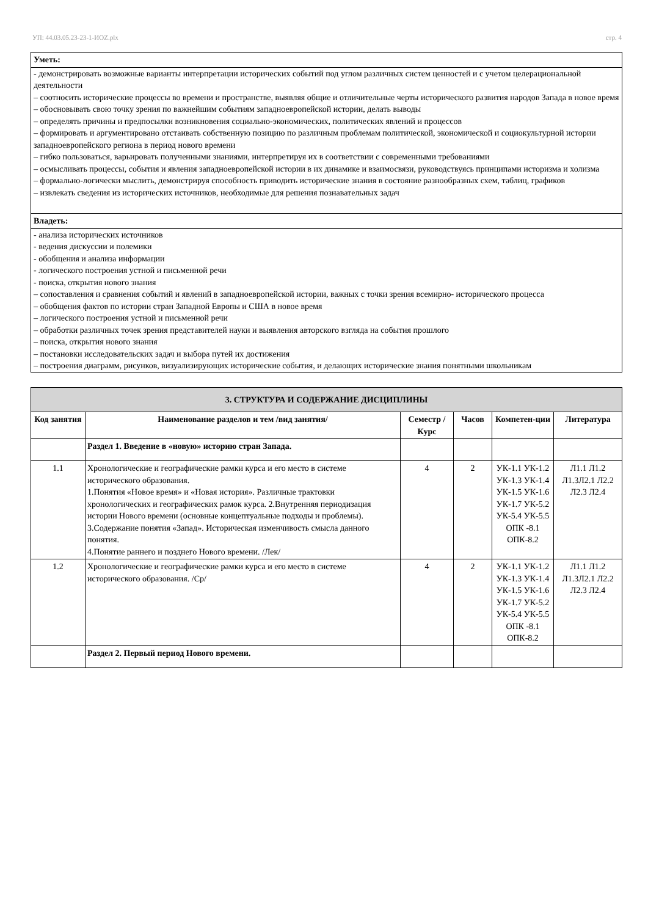УП: 44.03.05.23-23-1-ИОZ.plx стр. 4
Уметь:
- демонстрировать возможные варианты интерпретации исторических событий под углом различных систем ценностей и с учетом целерациональной деятельности
– соотносить исторические процессы во времени и пространстве, выявляя общие и отличительные черты исторического развития народов Запада в новое время
– обосновывать свою точку зрения по важнейшим событиям западноевропейской истории, делать выводы
– определять причины и предпосылки возникновения социально-экономических, политических явлений и процессов
– формировать и аргументировано отстаивать собственную позицию по различным проблемам политической, экономической и социокультурной истории западноевропейского региона в период нового времени
– гибко пользоваться, варьировать полученными знаниями, интерпретируя их в соответствии с современными требованиями
– осмысливать процессы, события и явления западноевропейской истории в их динамике и взаимосвязи, руководствуясь принципами историзма и холизма
– формально-логически мыслить, демонстрируя способность приводить исторические знания в состояние разнообразных схем, таблиц, графиков
– извлекать сведения из исторических источников, необходимые для решения познавательных задач
Владеть:
- анализа исторических источников
- ведения дискуссии и полемики
- обобщения и анализа информации
- логического построения устной и письменной речи
- поиска, открытия нового знания
– сопоставления и сравнения событий и явлений в западноевропейской истории, важных с точки зрения всемирно- исторического процесса
– обобщения фактов по истории стран Западной Европы и США в новое время
– логического построения устной и письменной речи
– обработки различных точек зрения представителей науки и выявления авторского взгляда на события прошлого
– поиска, открытия нового знания
– постановки исследовательских задач и выбора путей их достижения
– построения диаграмм, рисунков, визуализирующих исторические события, и делающих исторические знания понятными школьникам
| 3. СТРУКТУРА И СОДЕРЖАНИЕ ДИСЦИПЛИНЫ | | | | | |
| --- | --- | --- | --- | --- | --- |
| Код занятия | Наименование разделов и тем /вид занятия/ | Семестр / Курс | Часов | Компетен-ции | Литература |
| | Раздел 1. Введение в «новую» историю стран Запада. | | | | |
| 1.1 | Хронологические и географические рамки курса и его место в системе исторического образования. 1.Понятия «Новое время» и «Новая история». Различные трактовки хронологических и географических рамок курса. 2.Внутренняя периодизация истории Нового времени (основные концептуальные подходы и проблемы). 3.Содержание понятия «Запад». Историческая изменчивость смысла данного понятия. 4.Понятие раннего и позднего Нового времени. /Лек/ | 4 | 2 | УК-1.1 УК-1.2 УК-1.3 УК-1.4 УК-1.5 УК-1.6 УК-1.7 УК-5.2 УК-5.4 УК-5.5 ОПК -8.1 ОПК-8.2 | Л1.1 Л1.2 Л1.3Л2.1 Л2.2 Л2.3 Л2.4 |
| 1.2 | Хронологические и географические рамки курса и его место в системе исторического образования. /Ср/ | 4 | 2 | УК-1.1 УК-1.2 УК-1.3 УК-1.4 УК-1.5 УК-1.6 УК-1.7 УК-5.2 УК-5.4 УК-5.5 ОПК -8.1 ОПК-8.2 | Л1.1 Л1.2 Л1.3Л2.1 Л2.2 Л2.3 Л2.4 |
| | Раздел 2. Первый период Нового времени. | | | | |